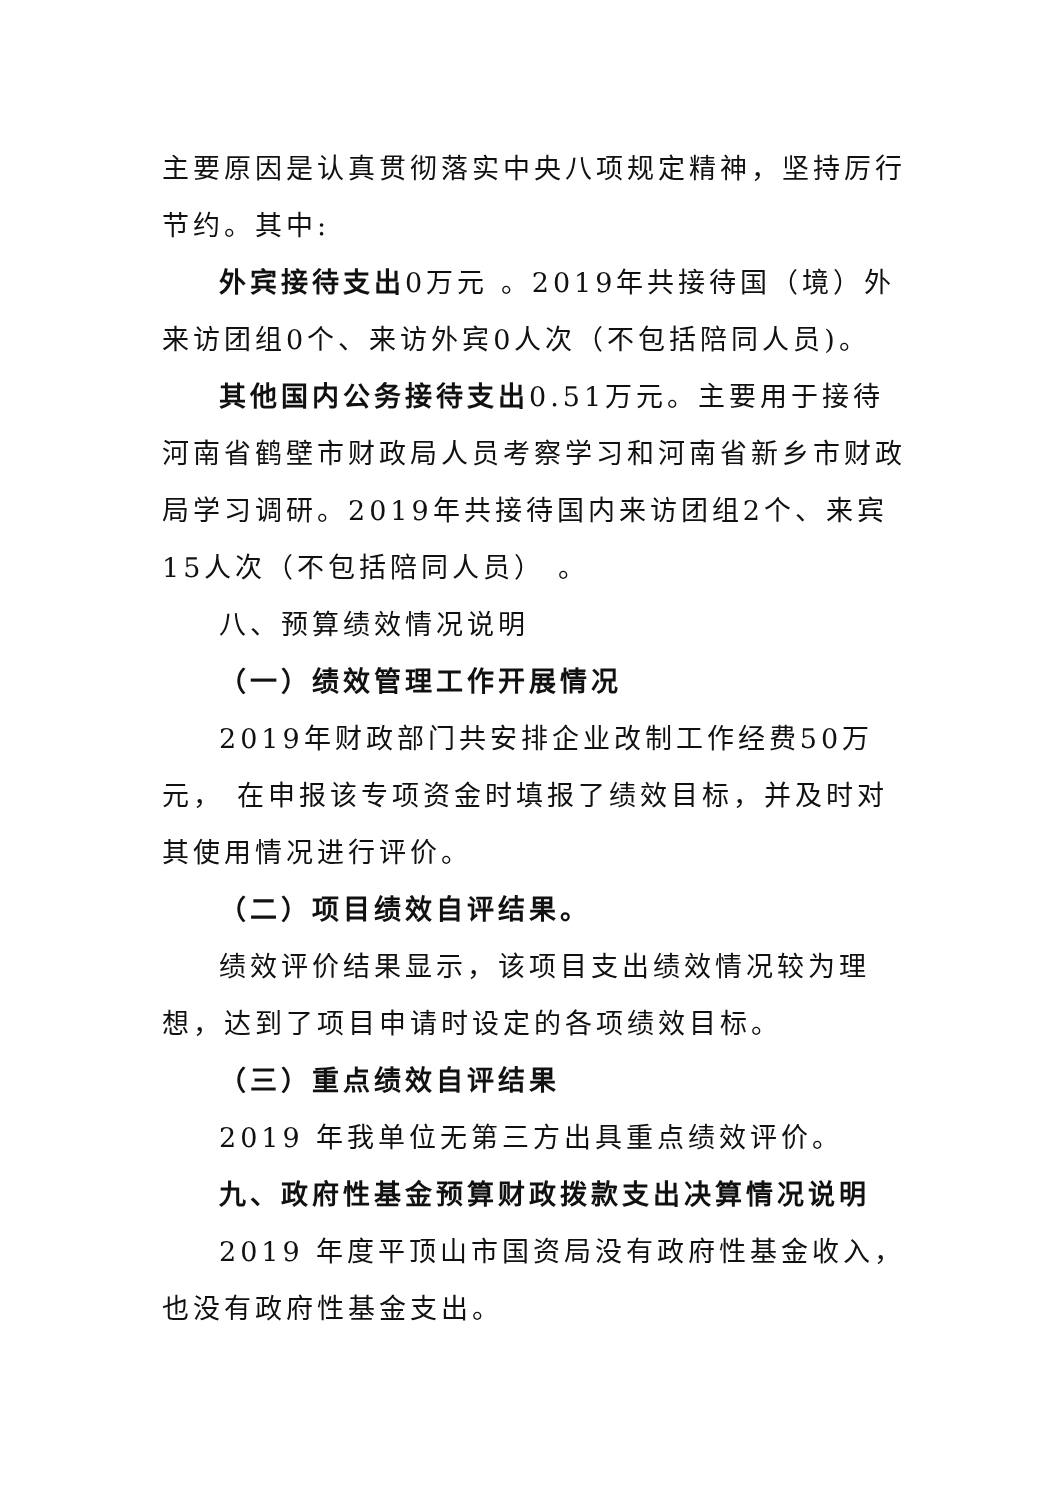主要原因是认真贯彻落实中央八项规定精神，坚持厉行节约。其中:
外宾接待支出0万元 。2019年共接待国（境）外来访团组0个、来访外宾0人次（不包括陪同人员)。
其他国内公务接待支出0.51万元。主要用于接待河南省鹤壁市财政局人员考察学习和河南省新乡市财政局学习调研。2019年共接待国内来访团组2个、来宾15人次（不包括陪同人员） 。
八、预算绩效情况说明
（一）绩效管理工作开展情况
2019年财政部门共安排企业改制工作经费50万元， 在申报该专项资金时填报了绩效目标，并及时对其使用情况进行评价。
（二）项目绩效自评结果。
绩效评价结果显示，该项目支出绩效情况较为理想，达到了项目申请时设定的各项绩效目标。
（三）重点绩效自评结果
2019 年我单位无第三方出具重点绩效评价。
九、政府性基金预算财政拨款支出决算情况说明
2019 年度平顶山市国资局没有政府性基金收入，也没有政府性基金支出。